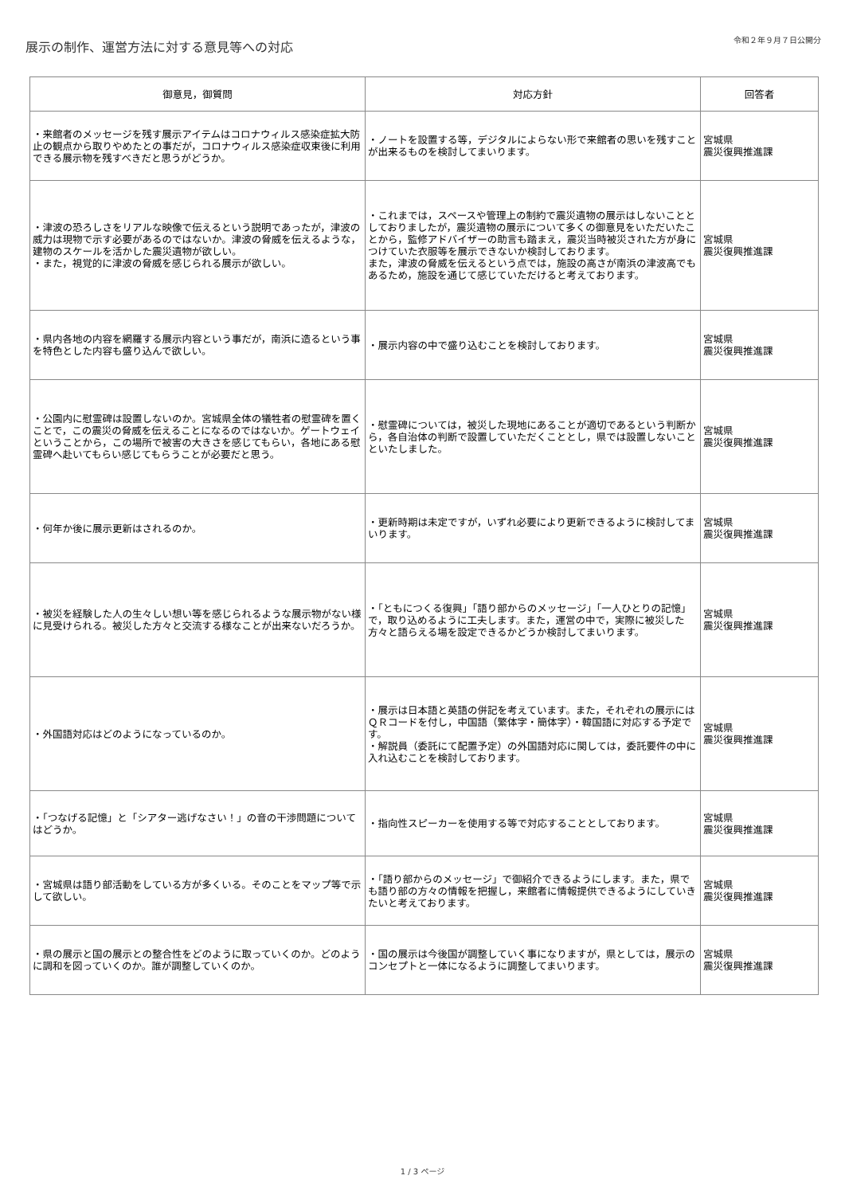展示の制作、運営方法に対する意見等への対応
令和２年９月７日公開分
| 御意見，御質問 | 対応方針 | 回答者 |
| --- | --- | --- |
| ・来館者のメッセージを残す展示アイテムはコロナウィルス感染症拡大防止の観点から取りやめたとの事だが，コロナウィルス感染症収束後に利用できる展示物を残すべきだと思うがどうか。 | ・ノートを設置する等，デジタルによらない形で来館者の思いを残すことが出来るものを検討してまいります。 | 宮城県 震災復興推進課 |
| ・津波の恐ろしさをリアルな映像で伝えるという説明であったが，津波の威力は現物で示す必要があるのではないか。津波の脅威を伝えるような，建物のスケールを活かした震災遺物が欲しい。 ・また，視覚的に津波の脅威を感じられる展示が欲しい。 | ・これまでは，スペースや管理上の制約で震災遺物の展示はしないこととしておりましたが，震災遺物の展示について多くの御意見をいただいたことから，監修アドバイザーの助言も踏まえ，震災当時被災された方が身につけていた衣服等を展示できないか検討しております。 また，津波の脅威を伝えるという点では，施設の高さが南浜の津波高でもあるため，施設を通じて感じていただけると考えております。 | 宮城県 震災復興推進課 |
| ・県内各地の内容を網羅する展示内容という事だが，南浜に造るという事を特色とした内容も盛り込んで欲しい。 | ・展示内容の中で盛り込むことを検討しております。 | 宮城県 震災復興推進課 |
| ・公園内に慰霊碑は設置しないのか。宮城県全体の犠牲者の慰霊碑を置くことで，この震災の脅威を伝えることになるのではないか。ゲートウェイということから，この場所で被害の大きさを感じてもらい，各地にある慰霊碑へ赴いてもらい感じてもらうことが必要だと思う。 | ・慰霊碑については，被災した現地にあることが適切であるという判断から，各自治体の判断で設置していただくこととし，県では設置しないことといたしました。 | 宮城県 震災復興推進課 |
| ・何年か後に展示更新はされるのか。 | ・更新時期は未定ですが，いずれ必要により更新できるように検討してまいります。 | 宮城県 震災復興推進課 |
| ・被災を経験した人の生々しい想い等を感じられるような展示物がない様に見受けられる。被災した方々と交流する様なことが出来ないだろうか。 | ・「ともにつくる復興」「語り部からのメッセージ」「一人ひとりの記憶」で，取り込めるように工夫します。また，運営の中で，実際に被災した方々と語らえる場を設定できるかどうか検討してまいります。 | 宮城県 震災復興推進課 |
| ・外国語対応はどのようになっているのか。 | ・展示は日本語と英語の併記を考えています。また，それぞれの展示にはＱＲコードを付し，中国語（繁体字・簡体字）・韓国語に対応する予定です。 ・解説員（委託にて配置予定）の外国語対応に関しては，委託要件の中に入れ込むことを検討しております。 | 宮城県 震災復興推進課 |
| ・「つなげる記憶」と「シアター逃げなさい！」の音の干渉問題についてはどうか。 | ・指向性スピーカーを使用する等で対応することとしております。 | 宮城県 震災復興推進課 |
| ・宮城県は語り部活動をしている方が多くいる。そのことをマップ等で示して欲しい。 | ・「語り部からのメッセージ」で御紹介できるようにします。また，県でも語り部の方々の情報を把握し，来館者に情報提供できるようにしていきたいと考えております。 | 宮城県 震災復興推進課 |
| ・県の展示と国の展示との整合性をどのように取っていくのか。どのように調和を図っていくのか。誰が調整していくのか。 | ・国の展示は今後国が調整していく事になりますが，県としては，展示のコンセプトと一体になるように調整してまいります。 | 宮城県 震災復興推進課 |
1 / 3 ページ